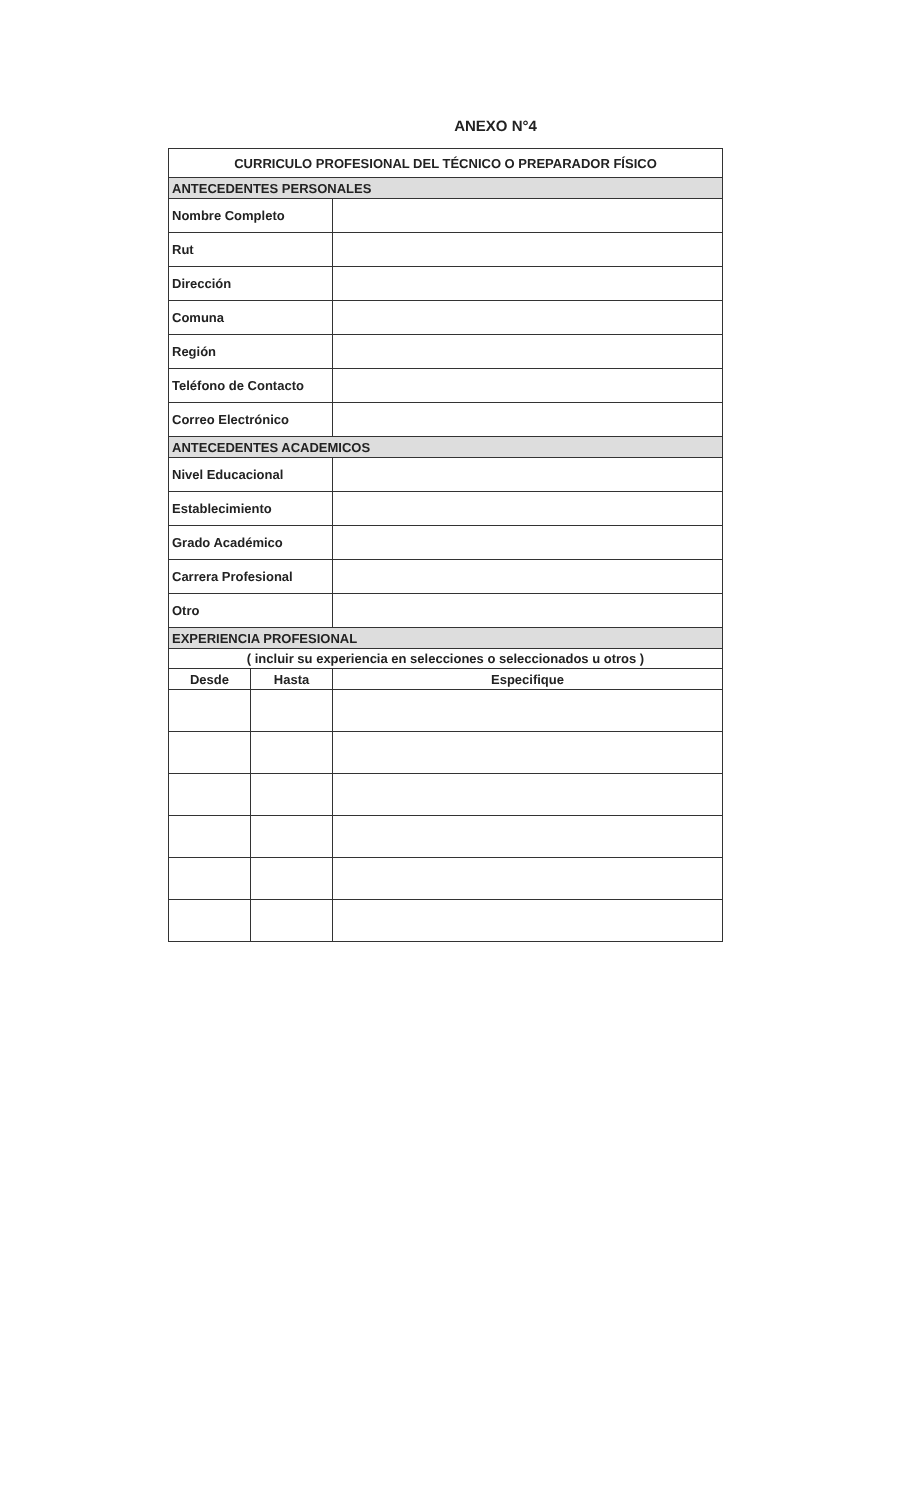ANEXO N°4
| CURRICULO PROFESIONAL DEL TÉCNICO O PREPARADOR FÍSICO | | |
| ANTECEDENTES PERSONALES | | |
| Nombre Completo | | |
| Rut | | |
| Dirección | | |
| Comuna | | |
| Región | | |
| Teléfono de Contacto | | |
| Correo Electrónico | | |
| ANTECEDENTES ACADEMICOS | | |
| Nivel Educacional | | |
| Establecimiento | | |
| Grado Académico | | |
| Carrera Profesional | | |
| Otro | | |
| EXPERIENCIA PROFESIONAL | | |
| ( incluir su experiencia en selecciones o seleccionados u otros ) | | |
| Desde | Hasta | Especifique |